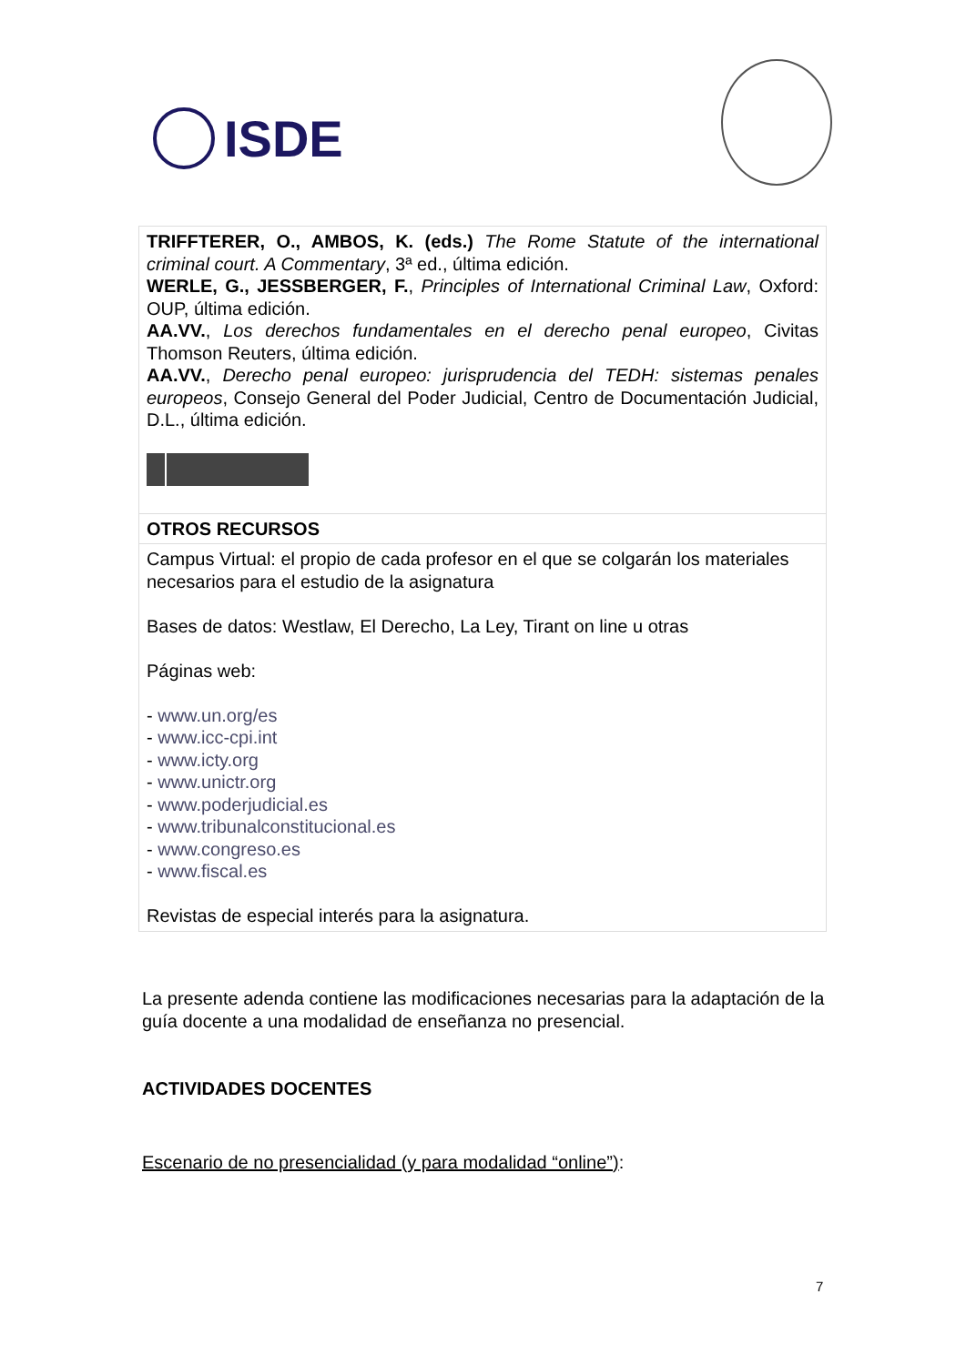ISDE
| TRIFFTERER, O., AMBOS, K. (eds.) The Rome Statute of the international criminal court. A Commentary , 3ª ed., última edición. WERLE, G., JESSBERGER, F. , Principles of International Criminal Law , Oxford: OUP, última edición. AA.VV. , Los derechos fundamentales en el derecho penal europeo , Civitas Thomson Reuters, última edición. AA.VV. , Derecho penal europeo: jurisprudencia del TEDH: sistemas penales europeos , Consejo General del Poder Judicial, Centro de Documentación Judicial, D.L., última edición. |
| OTROS RECURSOS |
| Campus Virtual: el propio de cada profesor en el que se colgarán los materiales necesarios para el estudio de la asignatura Bases de datos: Westlaw, El Derecho, La Ley, Tirant on line u otras Páginas web: - www.un.org/es - www.icc-cpi.int - www.icty.org - www.unictr.org - www.poderjudicial.es - www.tribunalconstitucional.es - www.congreso.es - www.fiscal.es Revistas de especial interés para la asignatura. |
La presente adenda contiene las modificaciones necesarias para la adaptación de la guía docente a una modalidad de enseñanza no presencial.
ACTIVIDADES DOCENTES
Escenario de no presencialidad (y para modalidad “online”):
7